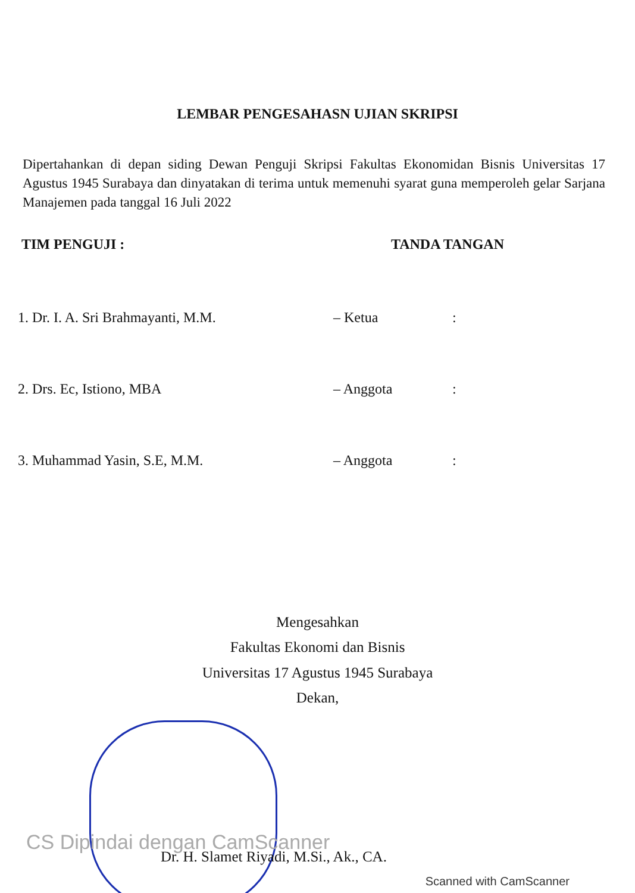LEMBAR PENGESAHASN UJIAN SKRIPSI
Dipertahankan di depan siding Dewan Penguji Skripsi Fakultas Ekonomidan Bisnis Universitas 17 Agustus 1945 Surabaya dan dinyatakan di terima untuk memenuhi syarat guna memperoleh gelar Sarjana Manajemen pada tanggal 16 Juli 2022
TIM PENGUJI : TANDA TANGAN
1. Dr. I. A. Sri Brahmayanti, M.M. – Ketua :
2. Drs. Ec, Istiono, MBA – Anggota :
3. Muhammad Yasin, S.E, M.M. – Anggota :
Mengesahkan
Fakultas Ekonomi dan Bisnis
Universitas 17 Agustus 1945 Surabaya
Dekan,
CS Dipindai dengan CamScanner
Dr. H. Slamet Riyadi, M.Si., Ak., CA.
Scanned with CamScanner